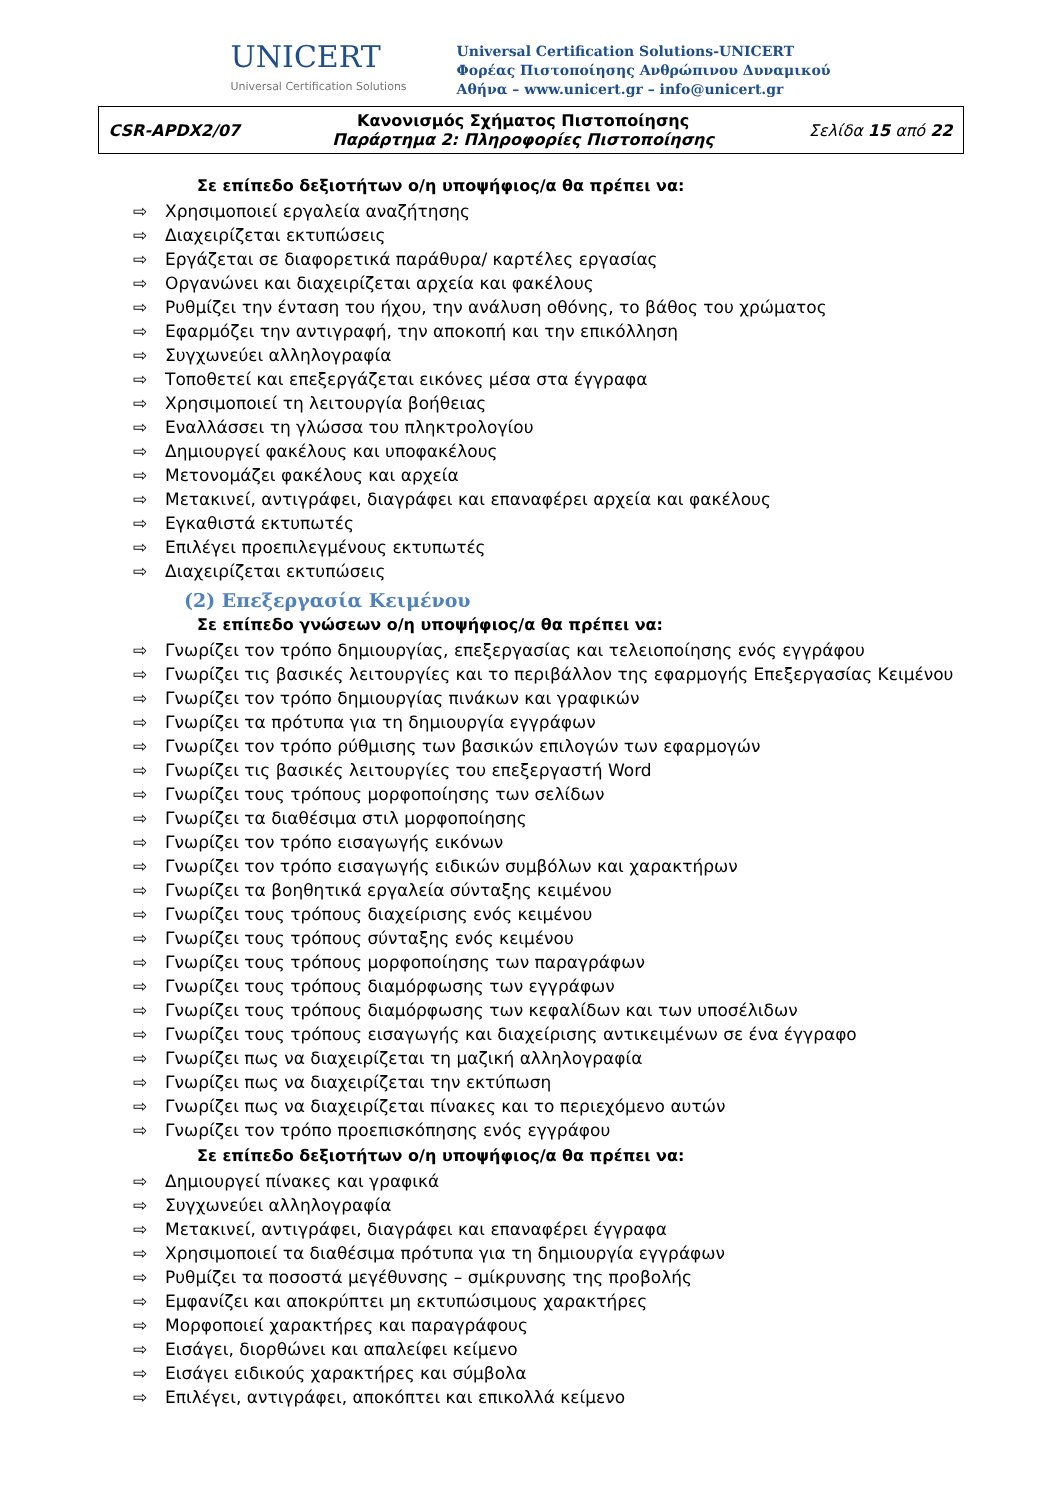UNICERT
Universal Certification Solutions
Universal Certification Solutions-UNICERT
Φορέας Πιστοποίησης Ανθρώπινου Δυναμικού
Αθήνα – www.unicert.gr – info@unicert.gr
| CSR-APDX2/07 | Κανονισμός Σχήματος Πιστοποίησης Παράρτημα 2: Πληροφορίες Πιστοποίησης | Σελίδα 15 από 22 |
Σε επίπεδο δεξιοτήτων ο/η υποψήφιος/α θα πρέπει να:
⇨ Χρησιμοποιεί εργαλεία αναζήτησης
⇨ Διαχειρίζεται εκτυπώσεις
⇨ Εργάζεται σε διαφορετικά παράθυρα/ καρτέλες εργασίας
⇨ Οργανώνει και διαχειρίζεται αρχεία και φακέλους
⇨ Ρυθμίζει την ένταση του ήχου, την ανάλυση οθόνης, το βάθος του χρώματος
⇨ Εφαρμόζει την αντιγραφή, την αποκοπή και την επικόλληση
⇨ Συγχωνεύει αλληλογραφία
⇨ Τοποθετεί και επεξεργάζεται εικόνες μέσα στα έγγραφα
⇨ Χρησιμοποιεί τη λειτουργία βοήθειας
⇨ Εναλλάσσει τη γλώσσα του πληκτρολογίου
⇨ Δημιουργεί φακέλους και υποφακέλους
⇨ Μετονομάζει φακέλους και αρχεία
⇨ Μετακινεί, αντιγράφει, διαγράφει και επαναφέρει αρχεία και φακέλους
⇨ Εγκαθιστά εκτυπωτές
⇨ Επιλέγει προεπιλεγμένους εκτυπωτές
⇨ Διαχειρίζεται εκτυπώσεις
(2) Επεξεργασία Κειμένου
Σε επίπεδο γνώσεων ο/η υποψήφιος/α θα πρέπει να:
⇨ Γνωρίζει τον τρόπο δημιουργίας, επεξεργασίας και τελειοποίησης ενός εγγράφου
⇨ Γνωρίζει τις βασικές λειτουργίες και το περιβάλλον της εφαρμογής Επεξεργασίας Κειμένου
⇨ Γνωρίζει τον τρόπο δημιουργίας πινάκων και γραφικών
⇨ Γνωρίζει τα πρότυπα για τη δημιουργία εγγράφων
⇨ Γνωρίζει τον τρόπο ρύθμισης των βασικών επιλογών των εφαρμογών
⇨ Γνωρίζει τις βασικές λειτουργίες του επεξεργαστή Word
⇨ Γνωρίζει τους τρόπους μορφοποίησης των σελίδων
⇨ Γνωρίζει τα διαθέσιμα στιλ μορφοποίησης
⇨ Γνωρίζει τον τρόπο εισαγωγής εικόνων
⇨ Γνωρίζει τον τρόπο εισαγωγής ειδικών συμβόλων και χαρακτήρων
⇨ Γνωρίζει τα βοηθητικά εργαλεία σύνταξης κειμένου
⇨ Γνωρίζει τους τρόπους διαχείρισης ενός κειμένου
⇨ Γνωρίζει τους τρόπους σύνταξης ενός κειμένου
⇨ Γνωρίζει τους τρόπους μορφοποίησης των παραγράφων
⇨ Γνωρίζει τους τρόπους διαμόρφωσης των εγγράφων
⇨ Γνωρίζει τους τρόπους διαμόρφωσης των κεφαλίδων και των υποσέλιδων
⇨ Γνωρίζει τους τρόπους εισαγωγής και διαχείρισης αντικειμένων σε ένα έγγραφο
⇨ Γνωρίζει πως να διαχειρίζεται τη μαζική αλληλογραφία
⇨ Γνωρίζει πως να διαχειρίζεται την εκτύπωση
⇨ Γνωρίζει πως να διαχειρίζεται πίνακες και το περιεχόμενο αυτών
⇨ Γνωρίζει τον τρόπο προεπισκόπησης ενός εγγράφου
Σε επίπεδο δεξιοτήτων ο/η υποψήφιος/α θα πρέπει να:
⇨ Δημιουργεί πίνακες και γραφικά
⇨ Συγχωνεύει αλληλογραφία
⇨ Μετακινεί, αντιγράφει, διαγράφει και επαναφέρει έγγραφα
⇨ Χρησιμοποιεί τα διαθέσιμα πρότυπα για τη δημιουργία εγγράφων
⇨ Ρυθμίζει τα ποσοστά μεγέθυνσης – σμίκρυνσης της προβολής
⇨ Εμφανίζει και αποκρύπτει μη εκτυπώσιμους χαρακτήρες
⇨ Μορφοποιεί χαρακτήρες και παραγράφους
⇨ Εισάγει, διορθώνει και απαλείφει κείμενο
⇨ Εισάγει ειδικούς χαρακτήρες και σύμβολα
⇨ Επιλέγει, αντιγράφει, αποκόπτει και επικολλά κείμενο